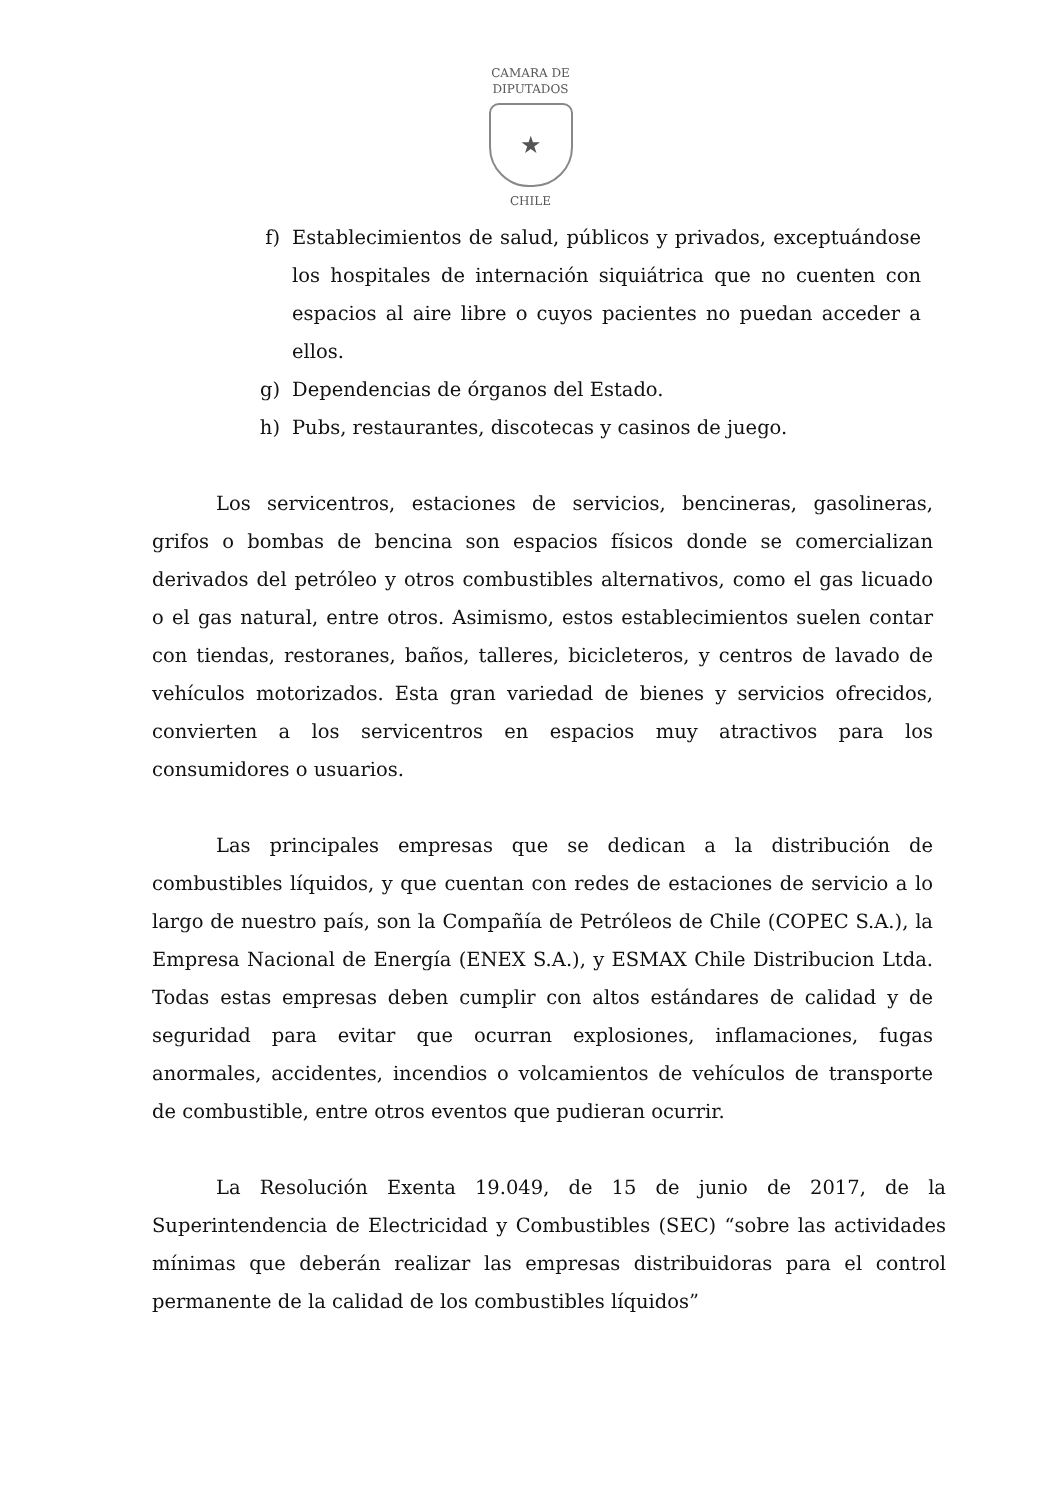CAMARA DE DIPUTADOS
★
CHILE
f) Establecimientos de salud, públicos y privados, exceptuándose los hospitales de internación siquiátrica que no cuenten con espacios al aire libre o cuyos pacientes no puedan acceder a ellos.
g) Dependencias de órganos del Estado.
h) Pubs, restaurantes, discotecas y casinos de juego.
Los servicentros, estaciones de servicios, bencineras, gasolineras, grifos o bombas de bencina son espacios físicos donde se comercializan derivados del petróleo y otros combustibles alternativos, como el gas licuado o el gas natural, entre otros. Asimismo, estos establecimientos suelen contar con tiendas, restoranes, baños, talleres, bicicleteros, y centros de lavado de vehículos motorizados. Esta gran variedad de bienes y servicios ofrecidos, convierten a los servicentros en espacios muy atractivos para los consumidores o usuarios.
Las principales empresas que se dedican a la distribución de combustibles líquidos, y que cuentan con redes de estaciones de servicio a lo largo de nuestro país, son la Compañía de Petróleos de Chile (COPEC S.A.), la Empresa Nacional de Energía (ENEX S.A.), y ESMAX Chile Distribucion Ltda. Todas estas empresas deben cumplir con altos estándares de calidad y de seguridad para evitar que ocurran explosiones, inflamaciones, fugas anormales, accidentes, incendios o volcamientos de vehículos de transporte de combustible, entre otros eventos que pudieran ocurrir.
La Resolución Exenta 19.049, de 15 de junio de 2017, de la Superintendencia de Electricidad y Combustibles (SEC) “sobre las actividades mínimas que deberán realizar las empresas distribuidoras para el control permanente de la calidad de los combustibles líquidos”